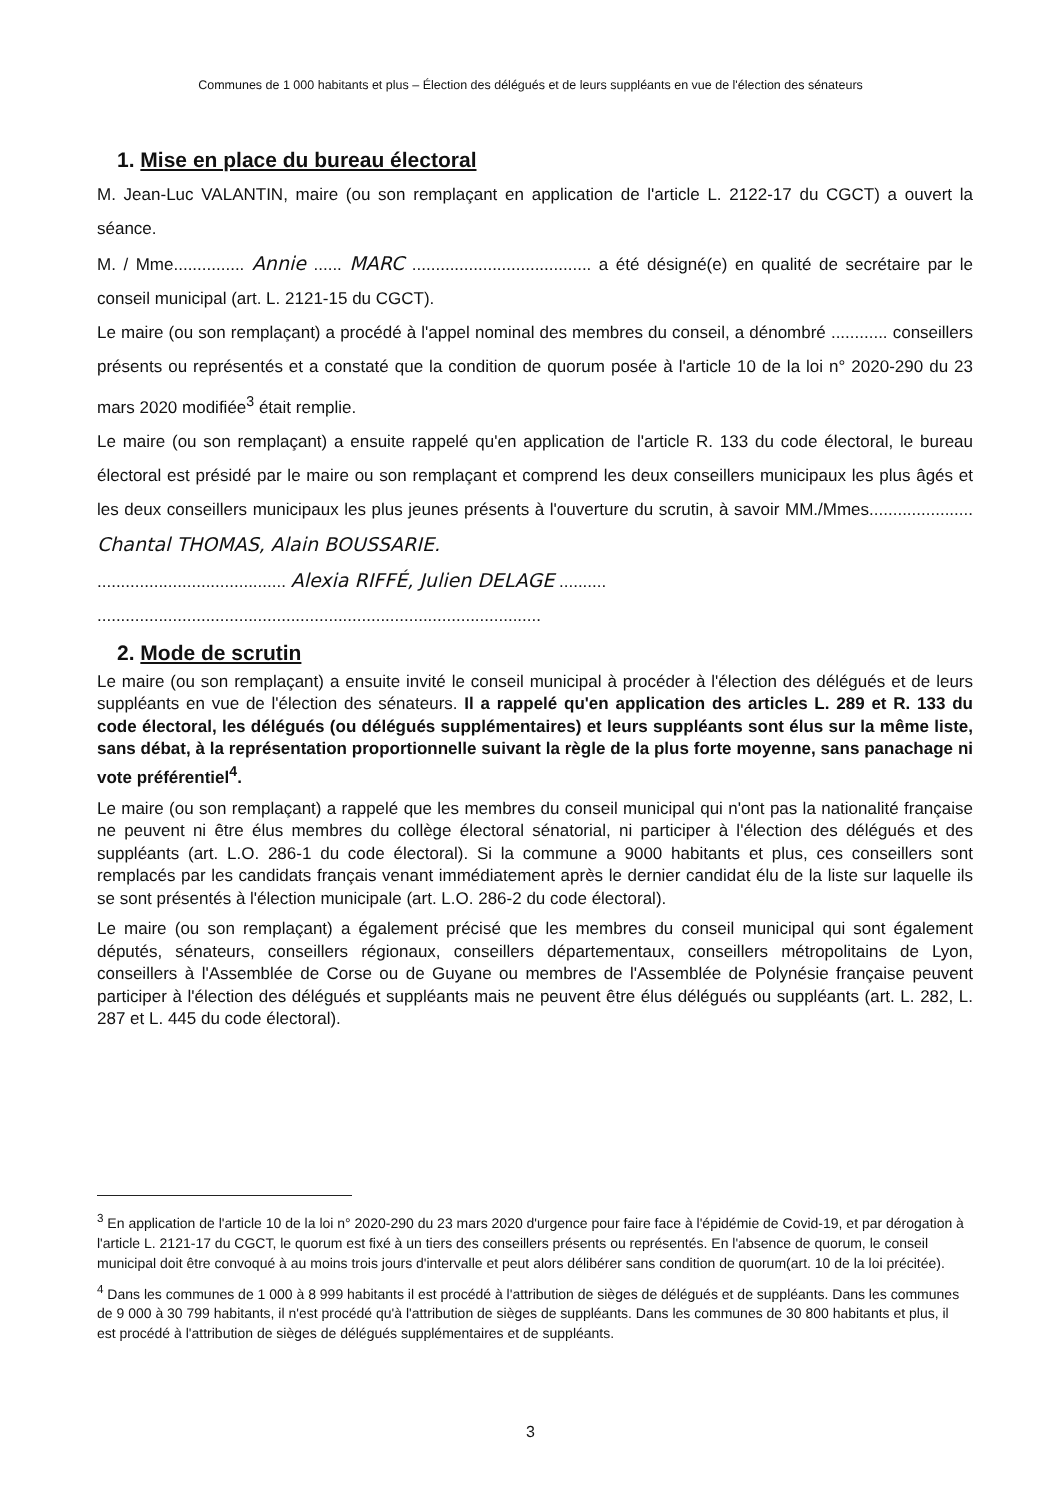Communes de 1 000 habitants et plus – Élection des délégués et de leurs suppléants en vue de l'élection des sénateurs
1. Mise en place du bureau électoral
M. Jean-Luc VALANTIN, maire (ou son remplaçant en application de l'article L. 2122-17 du CGCT) a ouvert la séance.
M. / Mme............... Annie ...... MARC ...................................... a été désigné(e) en qualité de secrétaire par le conseil municipal (art. L. 2121-15 du CGCT).
Le maire (ou son remplaçant) a procédé à l'appel nominal des membres du conseil, a dénombré ............ conseillers présents ou représentés et a constaté que la condition de quorum posée à l'article 10 de la loi n° 2020-290 du 23 mars 2020 modifiée<sup>3</sup> était remplie.
Le maire (ou son remplaçant) a ensuite rappelé qu'en application de l'article R. 133 du code électoral, le bureau électoral est présidé par le maire ou son remplaçant et comprend les deux conseillers municipaux les plus âgés et les deux conseillers municipaux les plus jeunes présents à l'ouverture du scrutin, à savoir MM./Mmes...................... Chantal THOMAS, Alain BOUSSARIE.
........................................ Alexia RIFFÉ, Julien DELAGE ..........
..............................................................................................
2. Mode de scrutin
Le maire (ou son remplaçant) a ensuite invité le conseil municipal à procéder à l'élection des délégués et de leurs suppléants en vue de l'élection des sénateurs. Il a rappelé qu'en application des articles L. 289 et R. 133 du code électoral, les délégués (ou délégués supplémentaires) et leurs suppléants sont élus sur la même liste, sans débat, à la représentation proportionnelle suivant la règle de la plus forte moyenne, sans panachage ni vote préférentiel<sup>4</sup>.
Le maire (ou son remplaçant) a rappelé que les membres du conseil municipal qui n'ont pas la nationalité française ne peuvent ni être élus membres du collège électoral sénatorial, ni participer à l'élection des délégués et des suppléants (art. L.O. 286-1 du code électoral). Si la commune a 9000 habitants et plus, ces conseillers sont remplacés par les candidats français venant immédiatement après le dernier candidat élu de la liste sur laquelle ils se sont présentés à l'élection municipale (art. L.O. 286-2 du code électoral).
Le maire (ou son remplaçant) a également précisé que les membres du conseil municipal qui sont également députés, sénateurs, conseillers régionaux, conseillers départementaux, conseillers métropolitains de Lyon, conseillers à l'Assemblée de Corse ou de Guyane ou membres de l'Assemblée de Polynésie française peuvent participer à l'élection des délégués et suppléants mais ne peuvent être élus délégués ou suppléants (art. L. 282, L. 287 et L. 445 du code électoral).
<sup>3</sup> En application de l'article 10 de la loi n° 2020-290 du 23 mars 2020 d'urgence pour faire face à l'épidémie de Covid-19, et par dérogation à l'article L. 2121-17 du CGCT, le quorum est fixé à un tiers des conseillers présents ou représentés. En l'absence de quorum, le conseil municipal doit être convoqué à au moins trois jours d'intervalle et peut alors délibérer sans condition de quorum(art. 10 de la loi précitée).
<sup>4</sup> Dans les communes de 1 000 à 8 999 habitants il est procédé à l'attribution de sièges de délégués et de suppléants. Dans les communes de 9 000 à 30 799 habitants, il n'est procédé qu'à l'attribution de sièges de suppléants. Dans les communes de 30 800 habitants et plus, il est procédé à l'attribution de sièges de délégués supplémentaires et de suppléants.
3